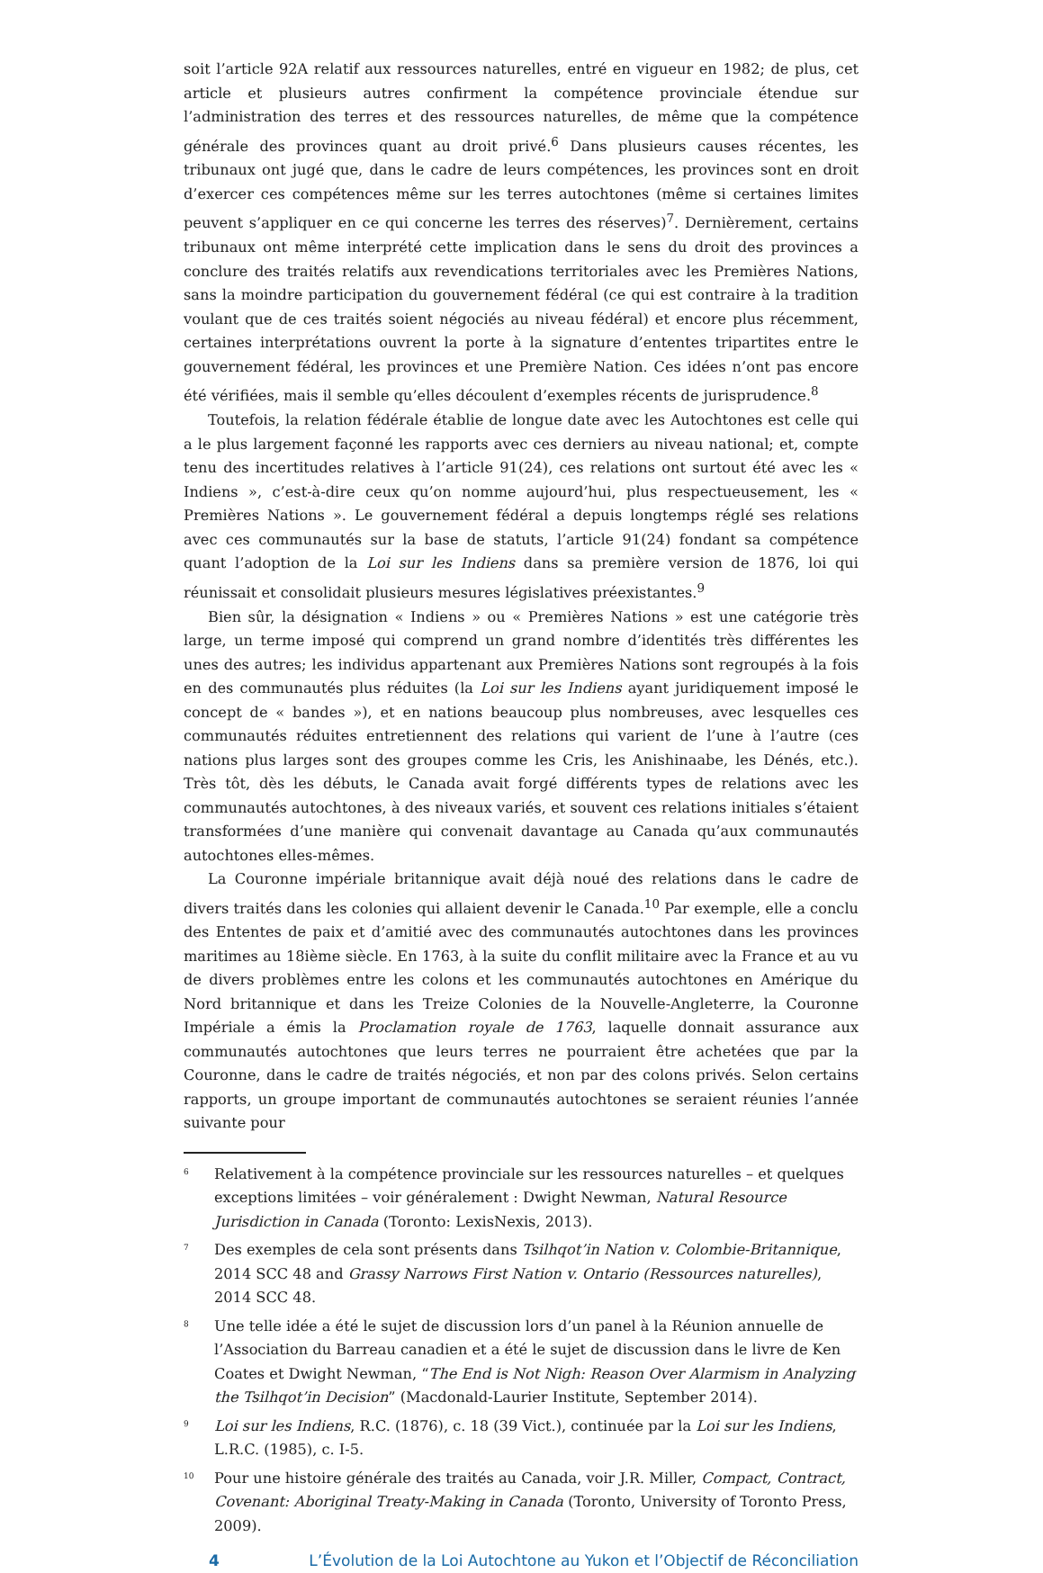soit l’article 92A relatif aux ressources naturelles, entré en vigueur en 1982; de plus, cet article et plusieurs autres confirment la compétence provinciale étendue sur l’administration des terres et des ressources naturelles, de même que la compétence générale des provinces quant au droit privé.<sup>6</sup> Dans plusieurs causes récentes, les tribunaux ont jugé que, dans le cadre de leurs compétences, les provinces sont en droit d’exercer ces compétences même sur les terres autochtones (même si certaines limites peuvent s’appliquer en ce qui concerne les terres des réserves)<sup>7</sup>. Dernièrement, certains tribunaux ont même interprété cette implication dans le sens du droit des provinces a conclure des traités relatifs aux revendications territoriales avec les Premières Nations, sans la moindre participation du gouvernement fédéral (ce qui est contraire à la tradition voulant que de ces traités soient négociés au niveau fédéral) et encore plus récemment, certaines interprétations ouvrent la porte à la signature d’ententes tripartites entre le gouvernement fédéral, les provinces et une Première Nation. Ces idées n’ont pas encore été vérifiées, mais il semble qu’elles découlent d’exemples récents de jurisprudence.<sup>8</sup>
Toutefois, la relation fédérale établie de longue date avec les Autochtones est celle qui a le plus largement façonné les rapports avec ces derniers au niveau national; et, compte tenu des incertitudes relatives à l’article 91(24), ces relations ont surtout été avec les « Indiens », c’est-à-dire ceux qu’on nomme aujourd’hui, plus respectueusement, les « Premières Nations ». Le gouvernement fédéral a depuis longtemps réglé ses relations avec ces communautés sur la base de statuts, l’article 91(24) fondant sa compétence quant l’adoption de la Loi sur les Indiens dans sa première version de 1876, loi qui réunissait et consolidait plusieurs mesures législatives préexistantes.<sup>9</sup>
Bien sûr, la désignation « Indiens » ou « Premières Nations » est une catégorie très large, un terme imposé qui comprend un grand nombre d’identités très différentes les unes des autres; les individus appartenant aux Premières Nations sont regroupés à la fois en des communautés plus réduites (la Loi sur les Indiens ayant juridiquement imposé le concept de « bandes »), et en nations beaucoup plus nombreuses, avec lesquelles ces communautés réduites entretiennent des relations qui varient de l’une à l’autre (ces nations plus larges sont des groupes comme les Cris, les Anishinaabe, les Dénés, etc.). Très tôt, dès les débuts, le Canada avait forgé différents types de relations avec les communautés autochtones, à des niveaux variés, et souvent ces relations initiales s’étaient transformées d’une manière qui convenait davantage au Canada qu’aux communautés autochtones elles-mêmes.
La Couronne impériale britannique avait déjà noué des relations dans le cadre de divers traités dans les colonies qui allaient devenir le Canada.<sup>10</sup> Par exemple, elle a conclu des Ententes de paix et d’amitié avec des communautés autochtones dans les provinces maritimes au 18ième siècle. En 1763, à la suite du conflit militaire avec la France et au vu de divers problèmes entre les colons et les communautés autochtones en Amérique du Nord britannique et dans les Treize Colonies de la Nouvelle-Angleterre, la Couronne Impériale a émis la Proclamation royale de 1763, laquelle donnait assurance aux communautés autochtones que leurs terres ne pourraient être achetées que par la Couronne, dans le cadre de traités négociés, et non par des colons privés. Selon certains rapports, un groupe important de communautés autochtones se seraient réunies l’année suivante pour
6 Relativement à la compétence provinciale sur les ressources naturelles – et quelques exceptions limitées – voir généralement : Dwight Newman, Natural Resource Jurisdiction in Canada (Toronto: LexisNexis, 2013).
7 Des exemples de cela sont présents dans Tsilhqot’in Nation v. Colombie-Britannique, 2014 SCC 48 and Grassy Narrows First Nation v. Ontario (Ressources naturelles), 2014 SCC 48.
8 Une telle idée a été le sujet de discussion lors d’un panel à la Réunion annuelle de l’Association du Barreau canadien et a été le sujet de discussion dans le livre de Ken Coates et Dwight Newman, “The End is Not Nigh: Reason Over Alarmism in Analyzing the Tsilhqot’in Decision” (Macdonald-Laurier Institute, September 2014).
9 Loi sur les Indiens, R.C. (1876), c. 18 (39 Vict.), continuée par la Loi sur les Indiens, L.R.C. (1985), c. I-5.
10 Pour une histoire générale des traités au Canada, voir J.R. Miller, Compact, Contract, Covenant: Aboriginal Treaty-Making in Canada (Toronto, University of Toronto Press, 2009).
4 L’Évolution de la Loi Autochtone au Yukon et l’Objectif de Réconciliation